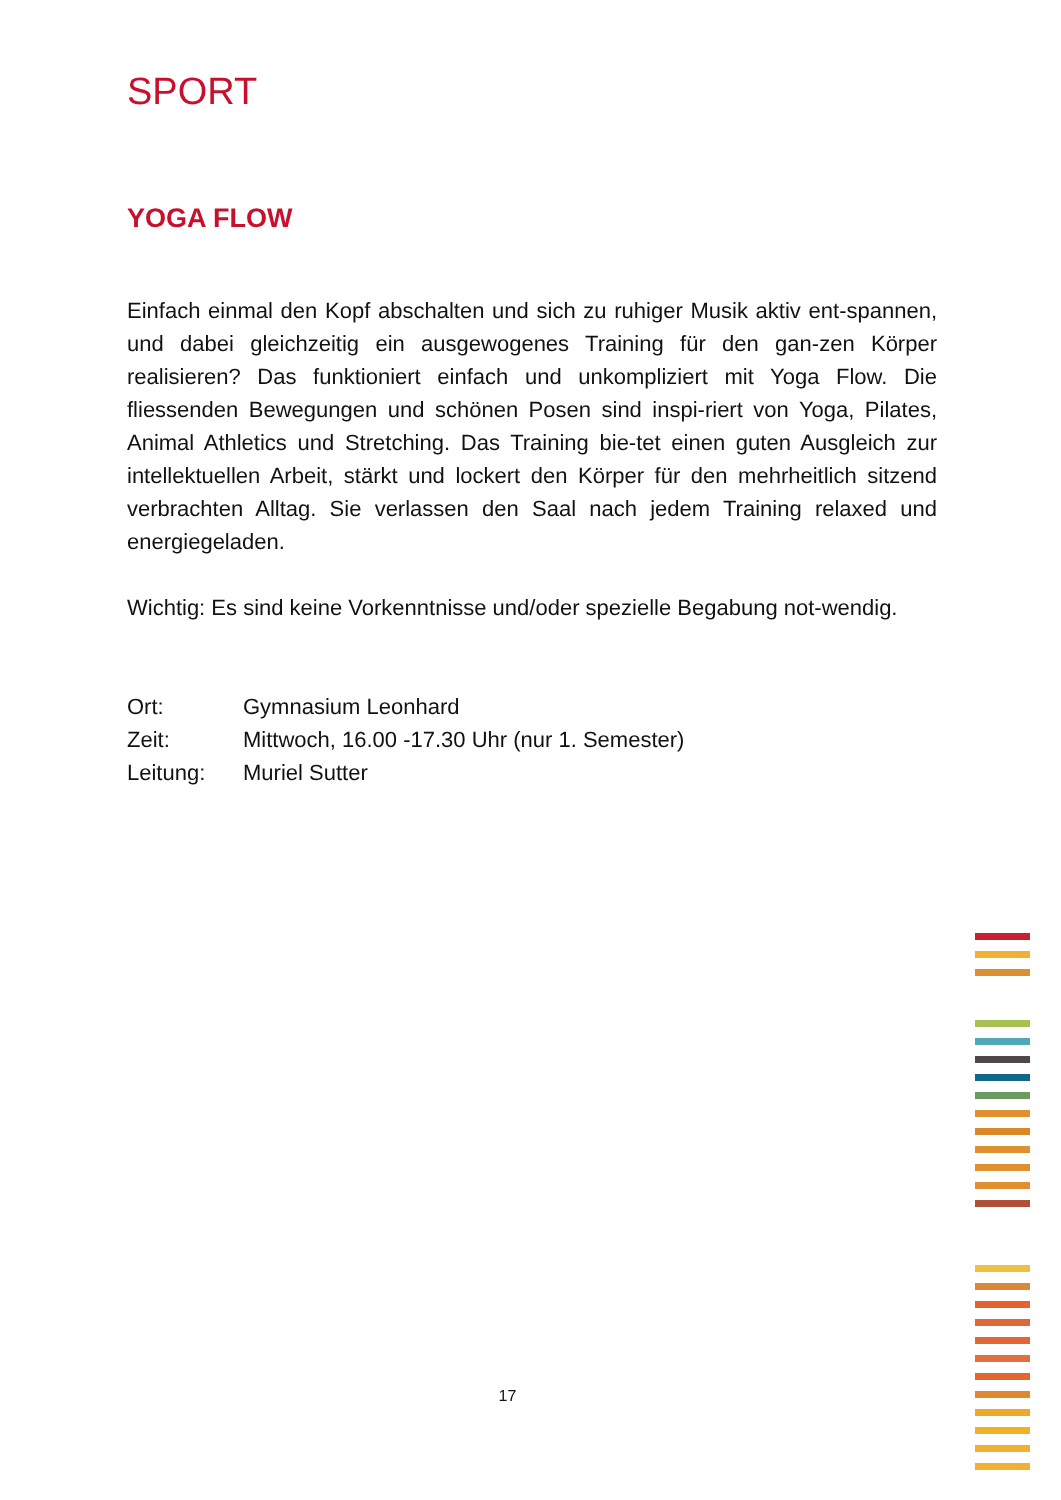SPORT
YOGA FLOW
Einfach einmal den Kopf abschalten und sich zu ruhiger Musik aktiv ent-spannen, und dabei gleichzeitig ein ausgewogenes Training für den gan-zen Körper realisieren? Das funktioniert einfach und unkompliziert mit Yoga Flow. Die fliessenden Bewegungen und schönen Posen sind inspi-riert von Yoga, Pilates, Animal Athletics und Stretching. Das Training bie-tet einen guten Ausgleich zur intellektuellen Arbeit, stärkt und lockert den Körper für den mehrheitlich sitzend verbrachten Alltag. Sie verlassen den Saal nach jedem Training relaxed und energiegeladen.
Wichtig: Es sind keine Vorkenntnisse und/oder spezielle Begabung not-wendig.
| Ort: | Gymnasium Leonhard |
| Zeit: | Mittwoch, 16.00 -17.30 Uhr (nur 1. Semester) |
| Leitung: | Muriel Sutter |
17